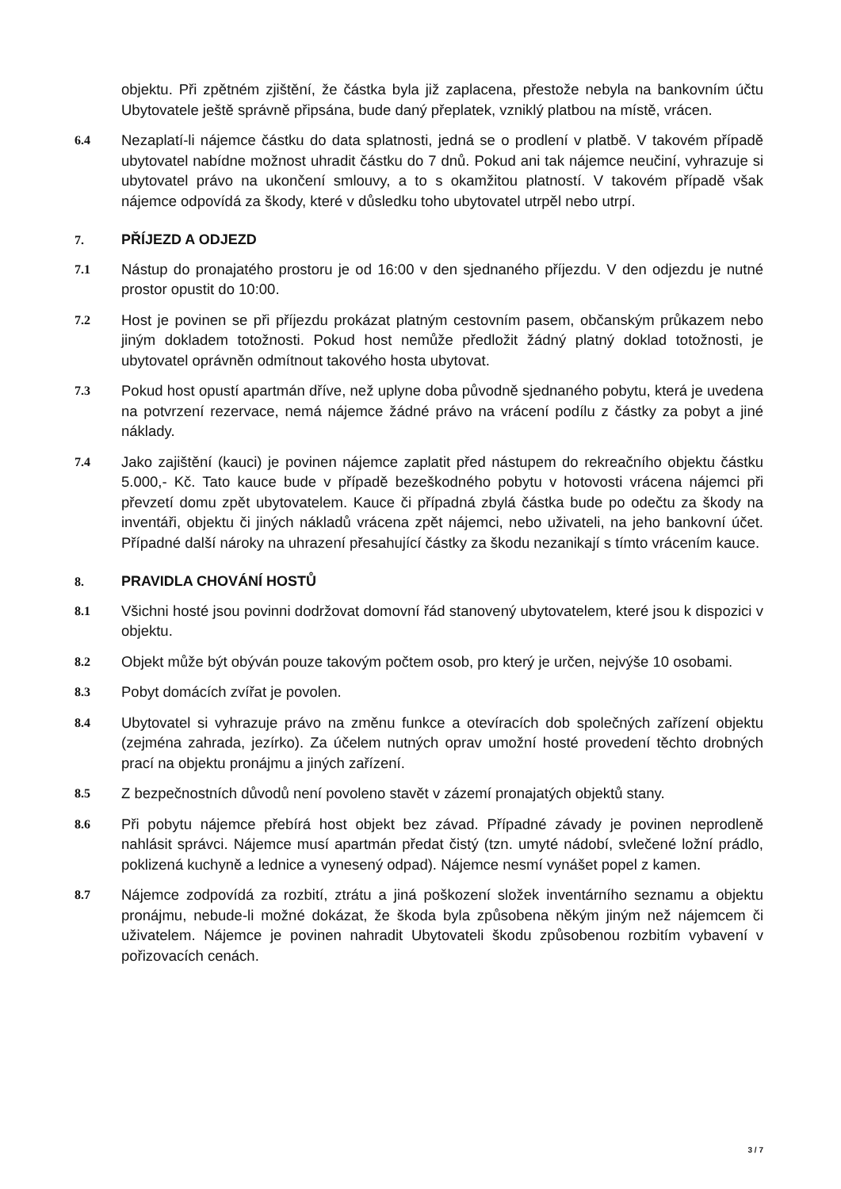objektu. Při zpětném zjištění, že částka byla již zaplacena, přestože nebyla na bankovním účtu Ubytovatele ještě správně připsána, bude daný přeplatek, vzniklý platbou na místě, vrácen.
6.4
Nezaplatí-li nájemce částku do data splatnosti, jedná se o prodlení v platbě. V takovém případě ubytovatel nabídne možnost uhradit částku do 7 dnů. Pokud ani tak nájemce neučiní, vyhrazuje si ubytovatel právo na ukončení smlouvy, a to s okamžitou platností. V takovém případě však nájemce odpovídá za škody, které v důsledku toho ubytovatel utrpěl nebo utrpí.
7. PŘÍJEZD A ODJEZD
7.1
Nástup do pronajatého prostoru je od 16:00 v den sjednaného příjezdu. V den odjezdu je nutné prostor opustit do 10:00.
7.2
Host je povinen se při příjezdu prokázat platným cestovním pasem, občanským průkazem nebo jiným dokladem totožnosti. Pokud host nemůže předložit žádný platný doklad totožnosti, je ubytovatel oprávněn odmítnout takového hosta ubytovat.
7.3
Pokud host opustí apartmán dříve, než uplyne doba původně sjednaného pobytu, která je uvedena na potvrzení rezervace, nemá nájemce žádné právo na vrácení podílu z částky za pobyt a jiné náklady.
7.4
Jako zajištění (kauci) je povinen nájemce zaplatit před nástupem do rekreačního objektu částku 5.000,- Kč. Tato kauce bude v případě bezeškodného pobytu v hotovosti vrácena nájemci při převzetí domu zpět ubytovatelem. Kauce či případná zbylá částka bude po odečtu za škody na inventáři, objektu či jiných nákladů vrácena zpět nájemci, nebo uživateli, na jeho bankovní účet. Případné další nároky na uhrazení přesahující částky za škodu nezanikají s tímto vrácením kauce.
8. PRAVIDLA CHOVÁNÍ HOSTŮ
8.1
Všichni hosté jsou povinni dodržovat domovní řád stanovený ubytovatelem, které jsou k dispozici v objektu.
8.2
Objekt může být obýván pouze takovým počtem osob, pro který je určen, nejvýše 10 osobami.
8.3
Pobyt domácích zvířat je povolen.
8.4
Ubytovatel si vyhrazuje právo na změnu funkce a otevíracích dob společných zařízení objektu (zejména zahrada, jezírko). Za účelem nutných oprav umožní hosté provedení těchto drobných prací na objektu pronájmu a jiných zařízení.
8.5
Z bezpečnostních důvodů není povoleno stavět v zázemí pronajatých objektů stany.
8.6
Při pobytu nájemce přebírá host objekt bez závad. Případné závady je povinen neprodleně nahlásit správci. Nájemce musí apartmán předat čistý (tzn. umyté nádobí, svlečené ložní prádlo, poklizená kuchyně a lednice a vynesený odpad). Nájemce nesmí vynášet popel z kamen.
8.7
Nájemce zodpovídá za rozbití, ztrátu a jiná poškození složek inventárního seznamu a objektu pronájmu, nebude-li možné dokázat, že škoda byla způsobena někým jiným než nájemcem či uživatelem. Nájemce je povinen nahradit Ubytovateli škodu způsobenou rozbitím vybavení v pořizovacích cenách.
3 / 7